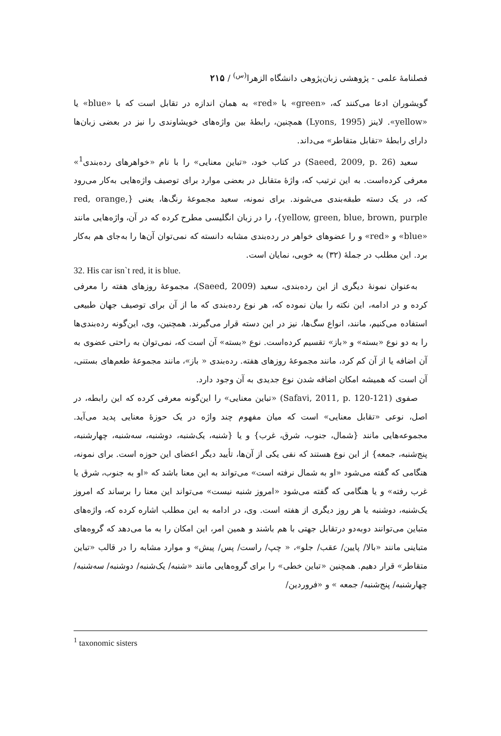فصلنامهٔ علمی - پژوهشی زبان‌پژوهی دانشگاه الزهرا<sup>(س)</sup> / ۲۱۵
گویشوران ادعا می‌کنند که، «green» با «red» به همان اندازه در تقابل است که با «blue» یا «yellow». لاینز (Lyons, 1995) همچنین، رابطهٔ بین واژه‌های خویشاوندی را نیز در بعضی زبان‌ها دارای رابطهٔ «تقابل متقاطر» می‌داند.
سعید (Saeed, 2009, p. 26) در کتاب خود، «تباین معنایی» را با نام «خواهرهای رده‌بندی<sup>1</sup>» معرفی کرده‌است. به این ترتیب که، واژهٔ متقابل در بعضی موارد برای توصیف واژه‌هایی به‌کار می‌رود که، در یک دسته طبقه‌بندی می‌شوند. برای نمونه، سعید مجموعهٔ رنگ‌ها، یعنی {red, orange, yellow, green, blue, brown, purple}، را در زبان انگلیسی مطرح کرده که در آن، واژه‌هایی مانند «blue» و «red» و را عضوهای خواهر در رده‌بندی مشابه دانسته که نمی‌توان آن‌ها را به‌جای هم به‌کار برد. این مطلب در جملهٔ (۳۲) به خوبی، نمایان است.
32. His car isn`t red, it is blue.
به‌عنوان نمونهٔ دیگری از این رده‌بندی، سعید (Saeed, 2009)، مجموعهٔ روزهای هفته را معرفی کرده و در ادامه، این نکته را بیان نموده که، هر نوع رده‌بندی که ما از آن برای توصیف جهان طبیعی استفاده می‌کنیم، مانند، انواع سگ‌ها، نیز در این دسته قرار می‌گیرند. همچنین، وی، این‌گونه رده‌بندی‌ها را به دو نوع «بسته» و «باز» تقسیم کرده‌است. نوع «بسته» آن است که، نمی‌توان به راحتی عضوی به آن اضافه یا از آن کم کرد، مانند مجموعهٔ روزهای هفته. رده‌بندی « باز»، مانند مجموعهٔ طعم‌های بستنی، آن است که همیشه امکان اضافه شدن نوع جدیدی به آن وجود دارد.
صفوی (Safavi, 2011, p. 120-121) «تباین معنایی» را این‌گونه معرفی کرده که این رابطه، در اصل، نوعی «تقابل معنایی» است که میان مفهوم چند واژه در یک حوزهٔ معنایی پدید می‌آید. مجموعه‌هایی مانند {شمال، جنوب، شرق، غرب} و یا {شنبه، یک‌شنبه، دوشنبه، سه‌شنبه، چهارشنبه، پنج‌شنبه، جمعه} از این نوع هستند که نفی یکی از آن‌ها، تأیید دیگر اعضای این حوزه است. برای نمونه، هنگامی که گفته می‌شود «او به شمال نرفته است» می‌تواند به این معنا باشد که «او به جنوب، شرق یا غرب رفته» و یا هنگامی که گفته می‌شود «امروز شنبه نیست» می‌تواند این معنا را برساند که امروز یک‌شنبه، دوشنبه یا هر روز دیگری از هفته است. وی، در ادامه به این مطلب اشاره کرده که، واژه‌های متباین می‌توانند دوبه‌دو درتقابل جهتی با هم باشند و همین امر، این امکان را به ما می‌دهد که گروه‌های متباینی مانند «بالا/ پایین/ عقب/ جلو»، « چپ/ راست/ پس/ پیش» و موارد مشابه را در قالب «تباین متقاطر» قرار دهیم. همچنین «تباین خطی» را برای گروه‌هایی مانند «شنبه/ یک‌شنبه/ دوشنبه/ سه‌شنبه/ چهارشنبه/ پنج‌شنبه/ جمعه » و «فروردین/
<sup>1</sup> taxonomic sisters